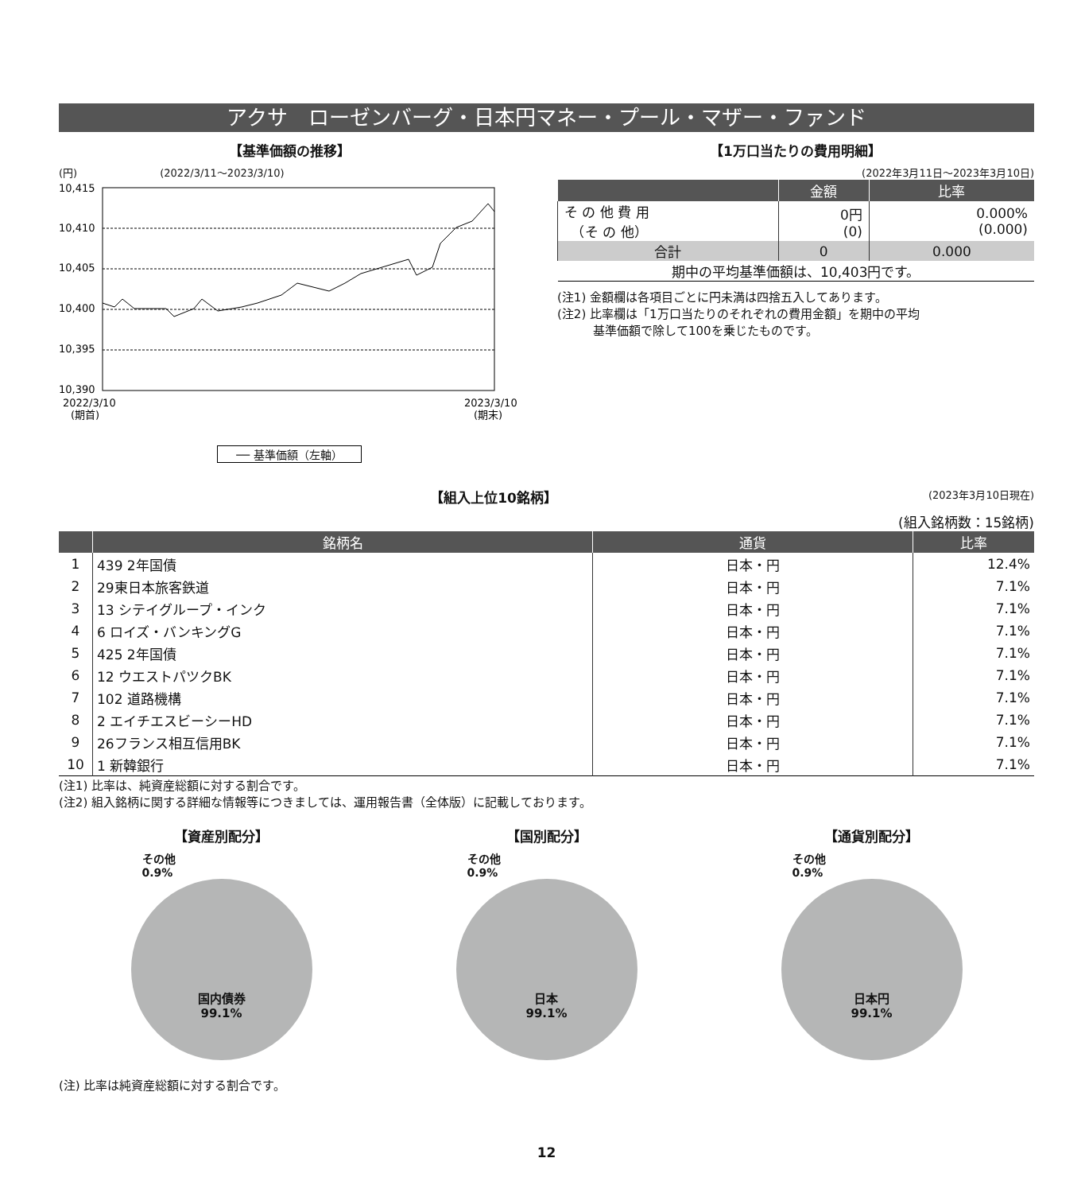アクサ　ローゼンバーグ・日本円マネー・プール・マザー・ファンド
【基準価額の推移】
(円)　　　　　　　　(2022/3/11～2023/3/10)
10,415
10,410
10,405
10,400
10,395
10,390
2022/3/10
(期首)
2023/3/10
(期末)
── 基準価額（左軸）
【1万口当たりの費用明細】
(2022年3月11日～2023年3月10日)
| | 金額 | 比率 |
| --- | --- | --- |
| そ の 他 費 用 （そ の 他） | 0円 (0) | 0.000% (0.000) |
| 合計 | 0 | 0.000 |
| 期中の平均基準価額は、10,403円です。 | | |
(注1) 金額欄は各項目ごとに円未満は四捨五入してあります。
(注2) 比率欄は「1万口当たりのそれぞれの費用金額」を期中の平均
　　　基準価額で除して100を乗じたものです。
【組入上位10銘柄】 (2023年3月10日現在)
(組入銘柄数：15銘柄)
| | 銘柄名 | 通貨 | 比率 |
| --- | --- | --- | --- |
| 1 | 439 2年国債 | 日本・円 | 12.4% |
| 2 | 29東日本旅客鉄道 | 日本・円 | 7.1% |
| 3 | 13 シテイグループ・インク | 日本・円 | 7.1% |
| 4 | 6 ロイズ・バンキングG | 日本・円 | 7.1% |
| 5 | 425 2年国債 | 日本・円 | 7.1% |
| 6 | 12 ウエストパツクBK | 日本・円 | 7.1% |
| 7 | 102 道路機構 | 日本・円 | 7.1% |
| 8 | 2 エイチエスビーシーHD | 日本・円 | 7.1% |
| 9 | 26フランス相互信用BK | 日本・円 | 7.1% |
| 10 | 1 新韓銀行 | 日本・円 | 7.1% |
(注1) 比率は、純資産総額に対する割合です。
(注2) 組入銘柄に関する詳細な情報等につきましては、運用報告書（全体版）に記載しております。
【資産別配分】
その他
0.9%
国内債券
99.1%
【国別配分】
その他
0.9%
日本
99.1%
【通貨別配分】
その他
0.9%
日本円
99.1%
(注) 比率は純資産総額に対する割合です。
12